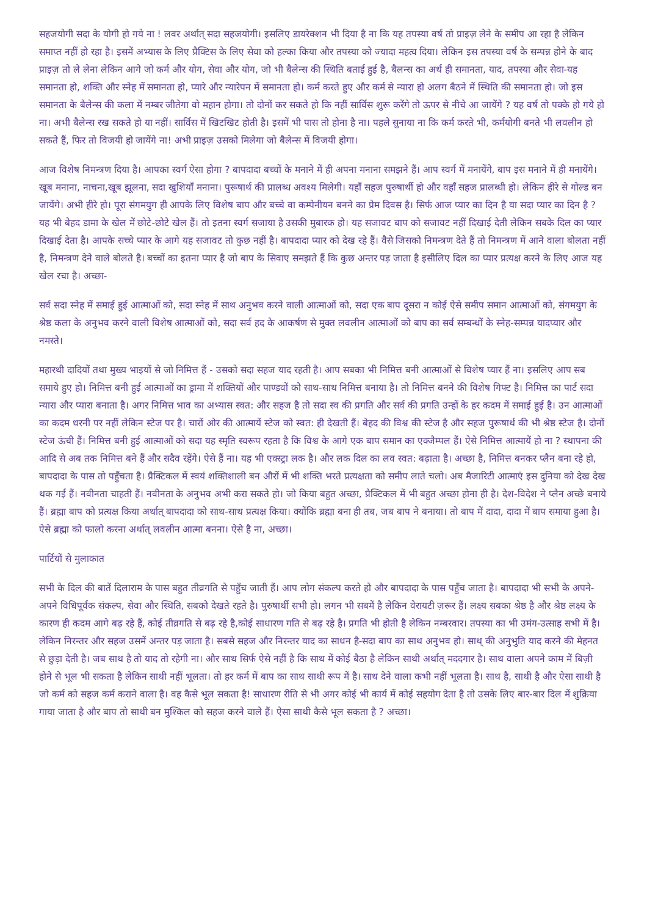सहजयोगी सदा के योगी हो गये ना ! लवर अर्थात् सदा सहजयोगी। इसलिए डायरेक्शन भी दिया है ना कि यह तपस्या वर्ष तो प्राइज़ लेने के समीप आ रहा है लेकिन समाप्त नहीं हो रहा है। इसमें अभ्यास के लिए प्रैक्टिस के लिए सेवा को हल्का किया और तपस्या को ज्यादा महत्व दिया। लेकिन इस तपस्या वर्ष के सम्पन्न होने के बाद प्राइज़ तो ले लेना लेकिन आगे जो कर्म और योग, सेवा और योग, जो भी बैलेन्स की स्थिति बताई हुई है, बैलन्स का अर्थ ही समानता, याद, तपस्या और सेवा-यह समानता हो, शक्ति और स्नेह में समानता हो, प्यारे और न्यारेपन में समानता हो। कर्म करते हुए और कर्म से न्यारा हो अलग बैठने में स्थिति की समानता हो। जो इस समानता के बैलेन्स की कला में नम्बर जीतेगा वो महान होगा। तो दोनों कर सकते हो कि नहीं सार्विस शुरू करेंगे तो ऊपर से नीचे आ जायेंगे ? यह वर्ष तो पक्के हो गये हो ना। अभी बैलेन्स रख सकते हो या नहीं। सार्विस में खिटखिट होती है। इसमें भी पास तो होना है ना। पहले सुनाया ना कि कर्म करते भी, कर्मयोगी बनते भी लवलीन हो सकते हैं, फिर तो विजयी हो जायेंगे ना! अभी प्राइज़ उसको मिलेगा जो बैलेन्स में विजयी होगा।
आज विशेष निमन्त्रण दिया है। आपका स्वर्ग ऐसा होगा ? बापदादा बच्चों के मनाने में ही अपना मनाना समझने हैं। आप स्वर्ग में मनायेंगे, बाप इस मनाने में ही मनायेंगे। खूब मनाना, नाचना,खूब झूलना, सदा खुशियाँ मनाना। पुरूषार्थ की प्रालब्ध अवश्य मिलेगी। यहाँ सहज पुरुषार्थी हो और वहाँ सहज प्रालब्धी हो। लेकिन हीरे से गोल्ड बन जायेंगे। अभी हीरे हो। पूरा संगमयुग ही आपके लिए विशेष बाप और बच्चे वा कम्पेनीयन बनने का प्रेम दिवस है। सिर्फ आज प्यार का दिन है या सदा प्यार का दिन है ? यह भी बेहद डामा के खेल में छोटे-छोटे खेल हैं। तो इतना स्वर्ग सजाया है उसकी मुबारक हो। यह सजावट बाप को सजावट नहीं दिखाई देती लेकिन सबके दिल का प्यार दिखाई देता है। आपके सच्चे प्यार के आगे यह सजावट तो कुछ नहीं है। बापदादा प्यार को देख रहे हैं। वैसे जिसको निमन्त्रण देते हैं तो निमन्त्रण में आने वाला बोलता नहीं है, निमन्त्रण देने वाले बोलते है। बच्चों का इतना प्यार है जो बाप के सिवाए समझते हैं कि कुछ अन्तर पड़ जाता है इसीलिए दिल का प्यार प्रत्यक्ष करने के लिए आज यह खेल रचा है। अच्छा-
सर्व सदा स्नेह में समाई हुई आत्माओं को, सदा स्नेह में साथ अनुभव करने वाली आत्माओं को, सदा एक बाप दूसरा न कोई ऐसे समीप समान आत्माओं को, संगमयुग के श्रेष्ठ कला के अनुभव करने वाली विशेष आत्माओं को, सदा सर्व हद के आकर्षण से मुक्त लवलीन आत्माओं को बाप का सर्व सम्बन्धों के स्नेह-सम्पन्न यादप्यार और नमस्ते।
महारथी दादियों तथा मुख्य भाइयों से जो निमित्त हैं - उसको सदा सहज याद रहती है। आप सबका भी निमित्त बनी आत्माओं से विशेष प्यार हैं ना। इसलिए आप सब समाये हुए हो। निमित्त बनी हुई आत्माओं का ड्रामा में शक्तियों और पाण्डवों को साथ-साथ निमित्त बनाया है। तो निमित्त बनने की विशेष गिफ्ट है। निमित्त का पार्ट सदा न्यारा और प्यारा बनाता है। अगर निमित्त भाव का अभ्यास स्वत: और सहज है तो सदा स्व की प्रगति और सर्व की प्रगति उन्हों के हर कदम में समाई हुई है। उन आत्माओं का कदम धरनी पर नहीं लेकिन स्टेज पर है। चारों ओर की आत्मायें स्टेज को स्वत: ही देखती हैं। बेहद की विश्व की स्टेज है और सहज पुरूषार्थ की भी श्रेष्ठ स्टेज है। दोनों स्टेज ऊंची हैं। निमित्त बनी हुई आत्माओं को सदा यह स्मृति स्वरूप रहता है कि विश्व के आगे एक बाप समान का एक्जैम्पल हैं। ऐसे निमित्त आत्मायें हो ना ? स्थापना की आदि से अब तक निमित्त बने हैं और सदैव रहेंगे। ऐसे हैं ना। यह भी एक्स्ट्रा लक है। और लक दिल का लव स्वत: बढ़ाता है। अच्छा है, निमित्त बनकर प्लैन बना रहे हो, बापदादा के पास तो पहुँचता है। प्रैक्टिकल में स्वयं शक्तिशाली बन औरों में भी शक्ति भरते प्रत्यक्षता को समीप लाते चलो। अब मैजारिटी आत्माएं इस दुनिया को देख देख थक गई हैं। नवीनता चाहती हैं। नवीनता के अनुभव अभी करा सकते हो। जो किया बहुत अच्छा, प्रैक्टिकल में भी बहुत अच्छा होना ही है। देश-विदेश ने प्लैन अच्छे बनाये हैं। ब्रह्मा बाप को प्रत्यक्ष किया अर्थात् बापदादा को साथ-साथ प्रत्यक्ष किया। क्योंकि ब्रह्मा बना ही तब, जब बाप ने बनाया। तो बाप में दादा, दादा में बाप समाया हुआ है। ऐसे ब्रह्मा को फालो करना अर्थात् लवलीन आत्मा बनना। ऐसे है ना, अच्छा।
पार्टियों से मुलाकात
सभी के दिल की बातें दिलाराम के पास बहुत तीव्रगति से पहुँच जाती हैं। आप लोग संकल्प करते हो और बापदादा के पास पहुँच जाता है। बापदादा भी सभी के अपने-अपने विधिपूर्वक संकल्प, सेवा और स्थिति, सबको देखते रहते है। पुरुषार्थी सभी हो। लगन भी सबमें है लेकिन वेरायटी ज़रूर हैं। लक्ष्य सबका श्रेष्ठ है और श्रेष्ठ लक्ष्य के कारण ही कदम आगे बढ़ रहे हैं, कोई तीव्रगति से बढ़ रहे है,कोई साधारण गति से बढ़ रहे है। प्रगति भी होती है लेकिन नम्बरवार। तपस्या का भी उमंग-उत्साह सभी में है। लेकिन निरन्तर और सहज उसमें अन्तर पड़ जाता है। सबसे सहज और निरन्तर याद का साधन है-सदा बाप का साथ अनुभव हो। साथ् की अनुभुति याद करने की मेहनत से छुड़ा देती है। जब साथ है तो याद तो रहेगी ना। और साथ सिर्फ ऐसे नहीं है कि साथ में कोई बैठा है लेकिन साथी अर्थात् मददगार है। साथ वाला अपने काम में बिज़ी होने से भूल भी सकता है लेकिन साथी नहीं भूलता। तो हर कर्म में बाप का साथ साथी रूप में है। साथ देने वाला कभी नहीं भूलता है। साथ है, साथी है और ऐसा साथी है जो कर्म को सहज कर्म कराने वाला है। वह कैसे भूल सकता है! साधारण रीति से भी अगर कोई भी कार्य में कोई सहयोग देता है तो उसके लिए बार-बार दिल में शुक्रिया गाया जाता है और बाप तो साथी बन मुश्किल को सहज करने वाले हैं। ऐसा साथी कैसे भूल सकता है ? अच्छा।